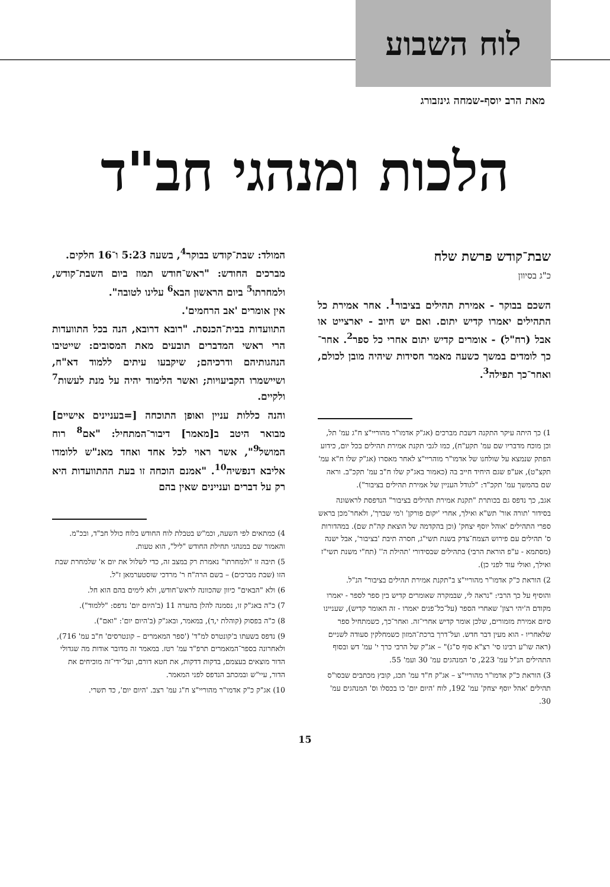לוח השבוע
מאת הרב יוסף-שמחה גינזבורג
הלכות ומנהגי חב"ד
שבת־קודש פרשת שלח
כ"ג בסיוון
השכם בבוקר - אמירת תהילים בציבור<sup>1</sup>. אחר אמירת כל התהילים יאמרו קדיש יתום. ואם יש חיוב - יארצייט או אבל (רח"ל) - אומרים קדיש יתום אחרי כל ספר<sup>2</sup>. אחר־כך לומדים במשך כשעה מאמר חסידות שיהיה מובן לכולם, ואחר־כך תפילה<sup>3</sup>.
1) כך היתה עיקר התקנה דשבת מברכים (אג"ק אדמו"ר מהוריי"צ ח"ג עמ' תל, וכן מוכח מדבריו שם עמ' תקע"ח), כמו לגבי תקנת אמירת תהילים בכל יום, כידוע הפתק שנמצא על שולחנו של אדמו"ר מוהריי"צ לאחר מאסרו (אג"ק שלו ח"א עמ' תקצ"ט), אע"פ שגם היחיד חייב בה (כאמור באג"ק שלו ח"ב עמ' תקכ"ב. וראה שם בהמשך עמ' תקכ"ד: "לגודל העניין של אמירת תהילים בציבור").
אגב, כך נדפס גם בכותרת "תקנת אמירת תהילים בציבור" הנדפסת לראשונה בסידור 'תורה אור' תש"א ואילך, אחרי 'יקום פורקן' ו'מי שברך', ולאחר־מכן בראש ספרי התהילים 'אוהל יוסף יצחק' (וכן בהקדמה של הוצאת קה"ת שם). במהדורות ס' תהילים עם פירוש הצמח־צדק בשנת תשי"ג, חסרה תיבת 'בציבור', אבל ישנה (מסתמא - ע"פ הוראת הרבי) בתהילים שבסידורי 'תהילת ה'' (תח"י משנת תשי"ז ואילך, ואולי עוד לפני כן).
2) הוראת כ"ק אדמו"ר מהוריי"צ ב"תקנת אמירת תהילים בציבור" הנ"ל.
והוסיף על כך הרבי: "נראה לי, שבמקרה שאומרים קדיש בין ספר לספר - יאמרו מקודם ה'יהי רצון' שאחרי הספר (על־כל־פנים יאמרו - זה האומר קדיש), שעניינו סיום אמירת מזמורים, שלכן אומר קדיש אחרי־זה. ואחר־כך, כשמתחיל ספר שלאחריו - הוא מעין דבר חדש. ועל־דרך ברכת־המזון כשמחלקין סעודה לשניים (ראה שו"ע רבינו סי' רצ"א סוף ס"ג)" – אג"ק של הרבי כרך י' עמ' דש ובסוף התהילים הנ"ל עמ' 223, ס' המנהגים עמ' 30 ועמ' 55.
3) הוראת כ"ק אדמו"ר מהוריי"צ – אג"ק ח"ד עמ' תכג, קובץ מכתבים שבסו"ס תהילים 'אהל יוסף יצחק' עמ' 192, לוח 'היום יום' כו בכסלו וס' המנהגים עמ' 30.
המולד: שבת־קודש בבוקר<sup>4</sup>, בשעה 5:23 ו־16 חלקים.
מברכים החודש: "ראש־חודש תמוז ביום השבת־קודש, ולמחרתו<sup>5</sup> ביום הראשון הבא<sup>6</sup> עלינו לטובה".
אין אומרים 'אב הרחמים'.
התוועדות בבית־הכנסת. "רובא דרובא, הנה בכל התוועדות הרי ראשי המדברים תובעים מאת המסובים: שייטיבו הנהגותיהם ודרכיהם; שיקבעו עיתים ללמוד דא"ח, ושיישמרו הקביעויות; ואשר הלימוד יהיה על מנת לעשות<sup>7</sup> ולקיים.
והנה כללות עניין ואופן התוכחה [=בעניינים אישיים] מבואר היטב ב[מאמר] דיבור־המתחיל: "אם<sup>8</sup> רוח המושל<sup>9</sup>", אשר ראוי לכל אחד ואחד מאנ"ש ללומדו אליבא דנפשיה<sup>10</sup>. "אמנם הוכחה זו בעת ההתוועדות היא רק על דברים ועניינים שאין בהם
4) כמתאים לפי השעה, וכמ"ש בטבלת לוח החודש בלוח כולל חב"ד, ובכ"מ. והאמור שם במנהגי תחילת החודש "ליל", הוא טעות.
5) תיבה זו "ולמחרתו" נאמרת רק במצב זה, כדי לשלול את יום א' שלמחרת שבת הזו (שבת מברכים) – בשם הרה"ח ר' מרדכי שוסטערמאן ז"ל.
6) ולא "הבאים" כיוון שהכוונה לראש־חודש, ולא לימים בהם הוא חל.
7) כ"ה באג"ק זו, נסמנה להלן בהערה 11 (ב'היום יום' נדפס: "ללמוד").
8) כ"ה בפסוק (קוהלת י,ד), במאמר, ובאג"ק (ב'היום יום': "ואם").
9) נדפס בשעתו ב'קונטרס למ"ד' ('ספר המאמרים – קונטרסים' ח"ב עמ' 716), ולאחרונה בספר־המאמרים תרפ"ד עמ' רטז. במאמר זה מדובר אודות מה שגדולי הדור מוצאים בעצמם, בדקות דדקות, את חטא דורם, ועל־ידי־זה מוכיחים את הדור, עיי"ש ובמכתב הנדפס לפני המאמר.
10) אג"ק כ"ק אדמו"ר מהוריי"צ ח"ג עמ' רצב. 'היום יום', כד תשרי.
15